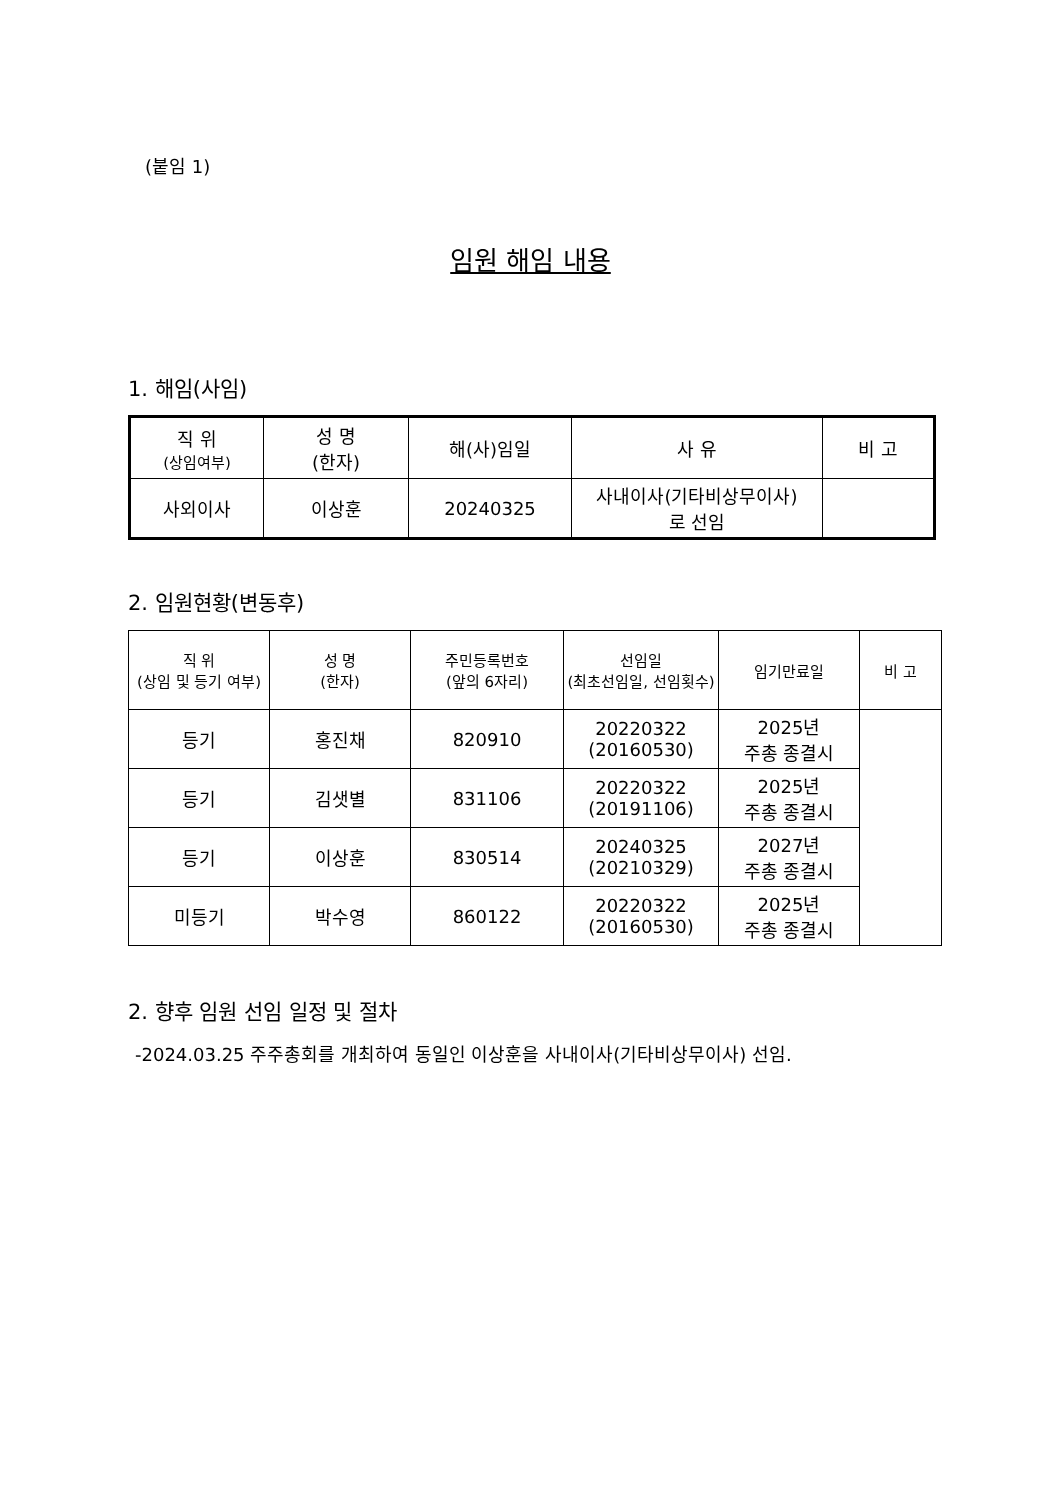(붙임 1)
임원 해임 내용
1. 해임(사임)
| 직 위 (상임여부) | 성 명 (한자) | 해(사)임일 | 사 유 | 비 고 |
| --- | --- | --- | --- | --- |
| 사외이사 | 이상훈 | 20240325 | 사내이사(기타비상무이사) 로 선임 | |
2. 임원현황(변동후)
| 직 위 (상임 및 등기 여부) | 성 명 (한자) | 주민등록번호 (앞의 6자리) | 선임일 (최초선임일, 선임횟수) | 임기만료일 | 비 고 |
| --- | --- | --- | --- | --- | --- |
| 등기 | 홍진채 | 820910 | 20220322 (20160530) | 2025년 주총 종결시 | |
| 등기 | 김샛별 | 831106 | 20220322 (20191106) | 2025년 주총 종결시 | |
| 등기 | 이상훈 | 830514 | 20240325 (20210329) | 2027년 주총 종결시 | |
| 미등기 | 박수영 | 860122 | 20220322 (20160530) | 2025년 주총 종결시 | |
2. 향후 임원 선임 일정 및 절차
-2024.03.25 주주총회를 개최하여 동일인 이상훈을 사내이사(기타비상무이사) 선임.